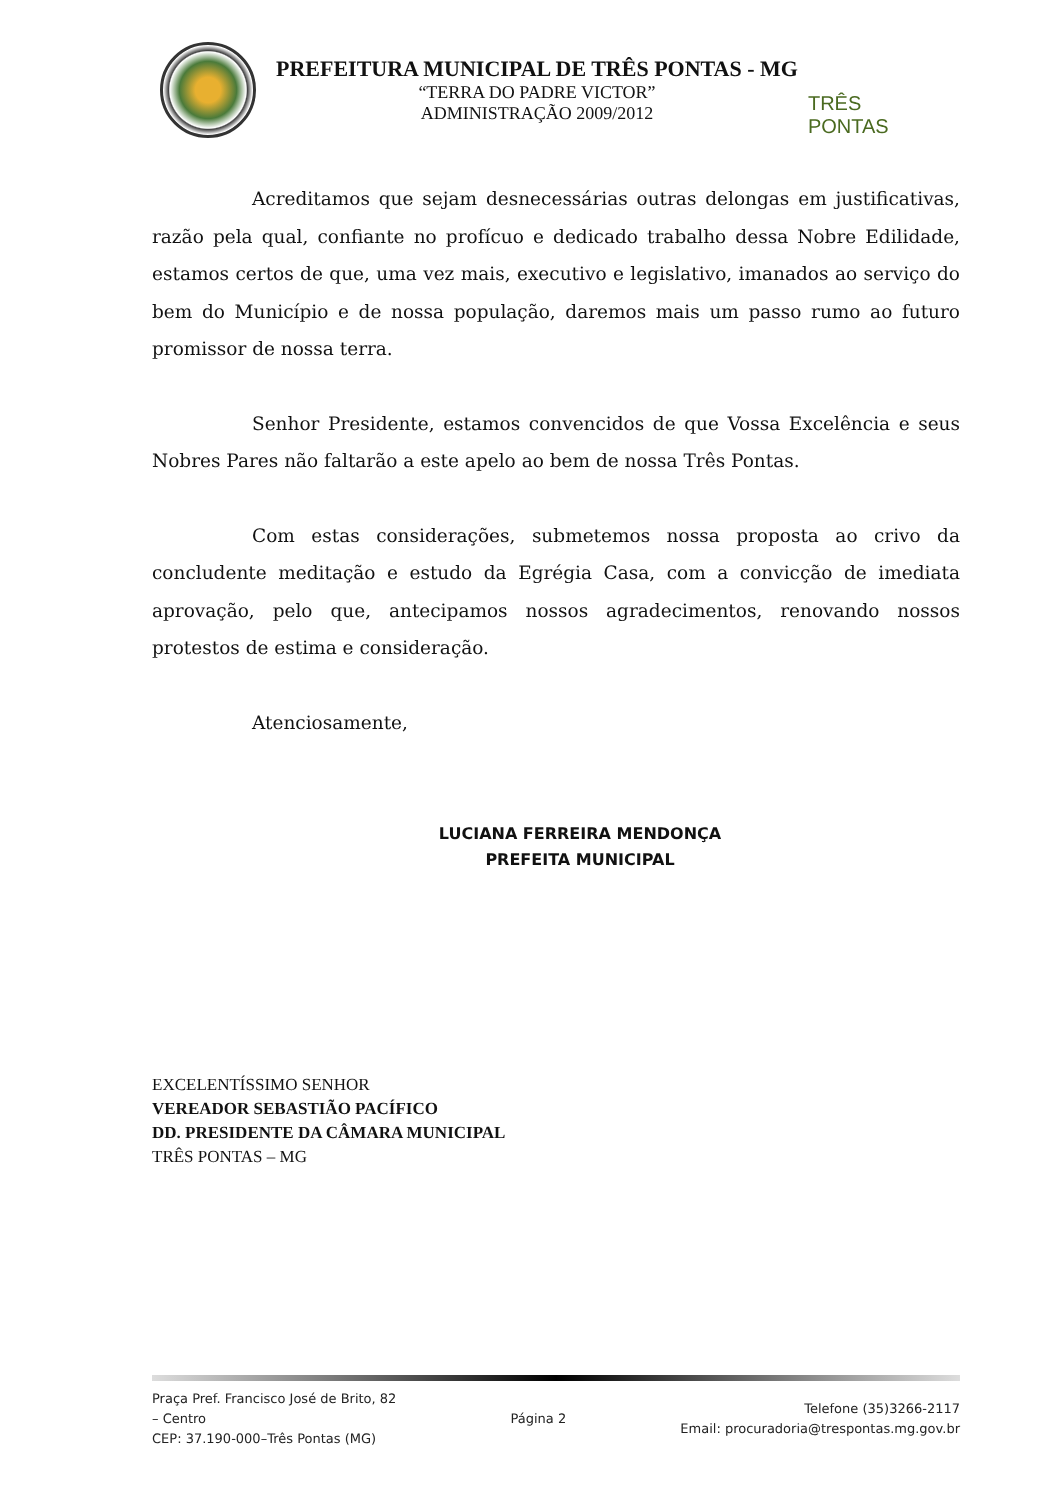PREFEITURA MUNICIPAL DE TRÊS PONTAS - MG
“TERRA DO PADRE VICTOR”
ADMINISTRAÇÃO 2009/2012
TRÊS PONTAS
Acreditamos que sejam desnecessárias outras delongas em justificativas, razão pela qual, confiante no profícuo e dedicado trabalho dessa Nobre Edilidade, estamos certos de que, uma vez mais, executivo e legislativo, imanados ao serviço do bem do Município e de nossa população, daremos mais um passo rumo ao futuro promissor de nossa terra.
Senhor Presidente, estamos convencidos de que Vossa Excelência e seus Nobres Pares não faltarão a este apelo ao bem de nossa Três Pontas.
Com estas considerações, submetemos nossa proposta ao crivo da concludente meditação e estudo da Egrégia Casa, com a convicção de imediata aprovação, pelo que, antecipamos nossos agradecimentos, renovando nossos protestos de estima e consideração.
Atenciosamente,
LUCIANA FERREIRA MENDONÇA
PREFEITA MUNICIPAL
EXCELENTÍSSIMO SENHOR
VEREADOR SEBASTIÃO PACÍFICO
DD. PRESIDENTE DA CÂMARA MUNICIPAL
TRÊS PONTAS – MG
Praça Pref. Francisco José de Brito, 82
– Centro
CEP: 37.190-000–Três Pontas (MG)
Página 2
Telefone (35)3266-2117
Email: procuradoria@trespontas.mg.gov.br